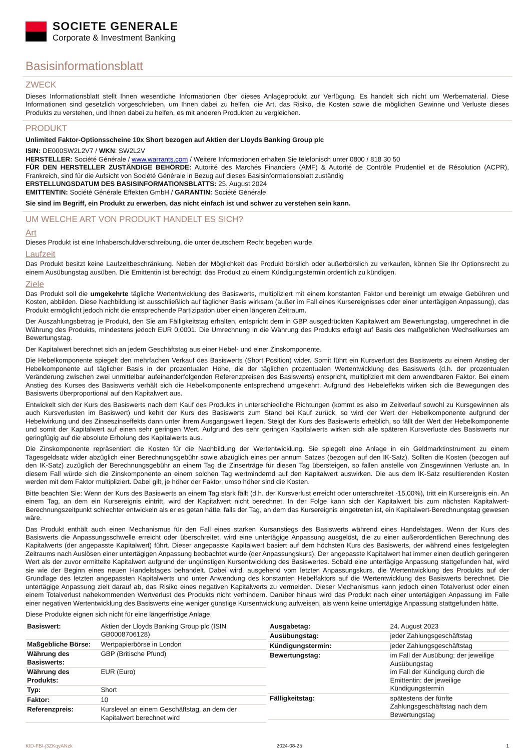SOCIETE GENERALE
Corporate & Investment Banking
Basisinformationsblatt
ZWECK
Dieses Informationsblatt stellt Ihnen wesentliche Informationen über dieses Anlageprodukt zur Verfügung. Es handelt sich nicht um Werbematerial. Diese Informationen sind gesetzlich vorgeschrieben, um Ihnen dabei zu helfen, die Art, das Risiko, die Kosten sowie die möglichen Gewinne und Verluste dieses Produkts zu verstehen, und Ihnen dabei zu helfen, es mit anderen Produkten zu vergleichen.
PRODUKT
Unlimited Faktor-Optionsscheine 10x Short bezogen auf Aktien der Lloyds Banking Group plc
ISIN: DE000SW2L2V7 / WKN: SW2L2V
HERSTELLER: Société Générale / www.warrants.com / Weitere Informationen erhalten Sie telefonisch unter 0800 / 818 30 50
FÜR DEN HERSTELLER ZUSTÄNDIGE BEHÖRDE: Autorité des Marchés Financiers (AMF) & Autorité de Contrôle Prudentiel et de Résolution (ACPR), Frankreich, sind für die Aufsicht von Société Générale in Bezug auf dieses Basisinformationsblatt zuständig
ERSTELLUNGSDATUM DES BASISINFORMATIONSBLATTS: 25. August 2024
EMITTENTIN: Société Générale Effekten GmbH / GARANTIN: Société Générale
Sie sind im Begriff, ein Produkt zu erwerben, das nicht einfach ist und schwer zu verstehen sein kann.
UM WELCHE ART VON PRODUKT HANDELT ES SICH?
Art
Dieses Produkt ist eine Inhaberschuldverschreibung, die unter deutschem Recht begeben wurde.
Laufzeit
Das Produkt besitzt keine Laufzeitbeschränkung. Neben der Möglichkeit das Produkt börslich oder außerbörslich zu verkaufen, können Sie Ihr Optionsrecht zu einem Ausübungstag ausüben. Die Emittentin ist berechtigt, das Produkt zu einem Kündigungstermin ordentlich zu kündigen.
Ziele
Das Produkt soll die umgekehrte tägliche Wertentwicklung des Basiswerts, multipliziert mit einem konstanten Faktor und bereinigt um etwaige Gebühren und Kosten, abbilden. Diese Nachbildung ist ausschließlich auf täglicher Basis wirksam (außer im Fall eines Kursereignisses oder einer untertägigen Anpassung), das Produkt ermöglicht jedoch nicht die entsprechende Partizipation über einen längeren Zeitraum.
Der Auszahlungsbetrag je Produkt, den Sie am Fälligkeitstag erhalten, entspricht dem in GBP ausgedrückten Kapitalwert am Bewertungstag, umgerechnet in die Währung des Produkts, mindestens jedoch EUR 0,0001. Die Umrechnung in die Währung des Produkts erfolgt auf Basis des maßgeblichen Wechselkurses am Bewertungstag.
Der Kapitalwert berechnet sich an jedem Geschäftstag aus einer Hebel- und einer Zinskomponente.
Die Hebelkomponente spiegelt den mehrfachen Verkauf des Basiswerts (Short Position) wider. Somit führt ein Kursverlust des Basiswerts zu einem Anstieg der Hebelkomponente auf täglicher Basis in der prozentualen Höhe, die der täglichen prozentualen Wertentwicklung des Basiswerts (d.h. der prozentualen Veränderung zwischen zwei unmittelbar aufeinanderfolgenden Referenzpreisen des Basiswerts) entspricht, multipliziert mit dem anwendbaren Faktor. Bei einem Anstieg des Kurses des Basiswerts verhält sich die Hebelkomponente entsprechend umgekehrt. Aufgrund des Hebeleffekts wirken sich die Bewegungen des Basiswerts überproportional auf den Kapitalwert aus.
Entwickelt sich der Kurs des Basiswerts nach dem Kauf des Produkts in unterschiedliche Richtungen (kommt es also im Zeitverlauf sowohl zu Kursgewinnen als auch Kursverlusten im Basiswert) und kehrt der Kurs des Basiswerts zum Stand bei Kauf zurück, so wird der Wert der Hebelkomponente aufgrund der Hebelwirkung und des Zinseszinseffekts dann unter ihrem Ausgangswert liegen. Steigt der Kurs des Basiswerts erheblich, so fällt der Wert der Hebelkomponente und somit der Kapitalwert auf einen sehr geringen Wert. Aufgrund des sehr geringen Kapitalwerts wirken sich alle späteren Kursverluste des Basiswerts nur geringfügig auf die absolute Erholung des Kapitalwerts aus.
Die Zinskomponente repräsentiert die Kosten für die Nachbildung der Wertentwicklung. Sie spiegelt eine Anlage in ein Geldmarktinstrument zu einem Tagesgeldsatz wider abzüglich einer Berechnungsgebühr sowie abzüglich eines per annum Satzes (bezogen auf den IK-Satz). Sollten die Kosten (bezogen auf den IK-Satz) zuzüglich der Berechnungsgebühr an einem Tag die Zinserträge für diesen Tag übersteigen, so fallen anstelle von Zinsgewinnen Verluste an. In diesem Fall würde sich die Zinskomponente an einem solchen Tag wertmindernd auf den Kapitalwert auswirken. Die aus dem IK-Satz resultierenden Kosten werden mit dem Faktor multipliziert. Dabei gilt, je höher der Faktor, umso höher sind die Kosten.
Bitte beachten Sie: Wenn der Kurs des Basiswerts an einem Tag stark fällt (d.h. der Kursverlust erreicht oder unterschreitet -15,00%), tritt ein Kursereignis ein. An einem Tag, an dem ein Kursereignis eintritt, wird der Kapitalwert nicht berechnet. In der Folge kann sich der Kapitalwert bis zum nächsten Kapitalwert-Berechnungszeitpunkt schlechter entwickeln als er es getan hätte, falls der Tag, an dem das Kursereignis eingetreten ist, ein Kapitalwert-Berechnungstag gewesen wäre.
Das Produkt enthält auch einen Mechanismus für den Fall eines starken Kursanstiegs des Basiswerts während eines Handelstages. Wenn der Kurs des Basiswerts die Anpassungsschwelle erreicht oder überschreitet, wird eine untertägige Anpassung ausgelöst, die zu einer außerordentlichen Berechnung des Kapitalwerts (der angepasste Kapitalwert) führt. Dieser angepasste Kapitalwert basiert auf dem höchsten Kurs des Basiswerts, der während eines festgelegten Zeitraums nach Auslösen einer untertägigen Anpassung beobachtet wurde (der Anpassungskurs). Der angepasste Kapitalwert hat immer einen deutlich geringeren Wert als der zuvor ermittelte Kapitalwert aufgrund der ungünstigen Kursentwicklung des Basiswertes. Sobald eine untertägige Anpassung stattgefunden hat, wird sie wie der Beginn eines neuen Handelstages behandelt. Dabei wird, ausgehend vom letzten Anpassungskurs, die Wertentwicklung des Produkts auf der Grundlage des letzten angepassten Kapitalwerts und unter Anwendung des konstanten Hebelfaktors auf die Wertentwicklung des Basiswerts berechnet. Die untertägige Anpassung zielt darauf ab, das Risiko eines negativen Kapitalwerts zu vermeiden. Dieser Mechanismus kann jedoch einen Totalverlust oder einen einem Totalverlust nahekommenden Wertverlust des Produkts nicht verhindern. Darüber hinaus wird das Produkt nach einer untertägigen Anpassung im Falle einer negativen Wertentwicklung des Basiswerts eine weniger günstige Kursentwicklung aufweisen, als wenn keine untertägige Anpassung stattgefunden hätte.
Diese Produkte eignen sich nicht für eine längerfristige Anlage.
| Basiswert: | Aktien der Lloyds Banking Group plc (ISIN GB0008706128) |
| Maßgebliche Börse: | Wertpapierbörse in London |
| Währung des Basiswerts: | GBP (Britische Pfund) |
| Währung des Produkts: | EUR (Euro) |
| Typ: | Short |
| Faktor: | 10 |
| Referenzpreis: | Kurslevel an einem Geschäftstag, an dem der Kapitalwert berechnet wird |
| Ausgabetag: | 24. August 2023 |
| Ausübungstag: | jeder Zahlungsgeschäftstag |
| Kündigungstermin: | jeder Zahlungsgeschäftstag |
| Bewertungstag: | im Fall der Ausübung: der jeweilige Ausübungstag im Fall der Kündigung durch die Emittentin: der jeweilige Kündigungstermin |
| Fälligkeitstag: | spätestens der fünfte Zahlungsgeschäftstag nach dem Bewertungstag |
KID-FBI-j3ZKqyANzk 2024-08-25 1